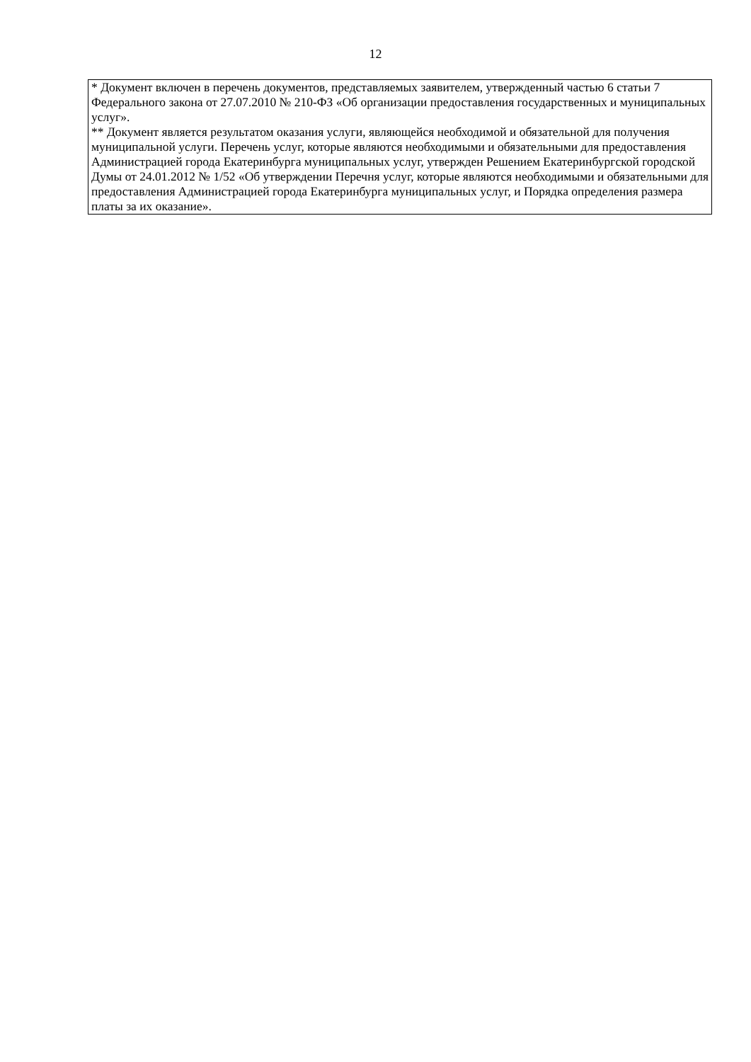12
| * Документ включен в перечень документов, представляемых заявителем, утвержденный частью 6 статьи 7 Федерального закона от 27.07.2010 № 210-ФЗ «Об организации предоставления государственных и муниципальных услуг». ** Документ является результатом оказания услуги, являющейся необходимой и обязательной для получения муниципальной услуги. Перечень услуг, которые являются необходимыми и обязательными для предоставления Администрацией города Екатеринбурга муниципальных услуг, утвержден Решением Екатеринбургской городской Думы от 24.01.2012 № 1/52 «Об утверждении Перечня услуг, которые являются необходимыми и обязательными для предоставления Администрацией города Екатеринбурга муниципальных услуг, и Порядка определения размера платы за их оказание». |